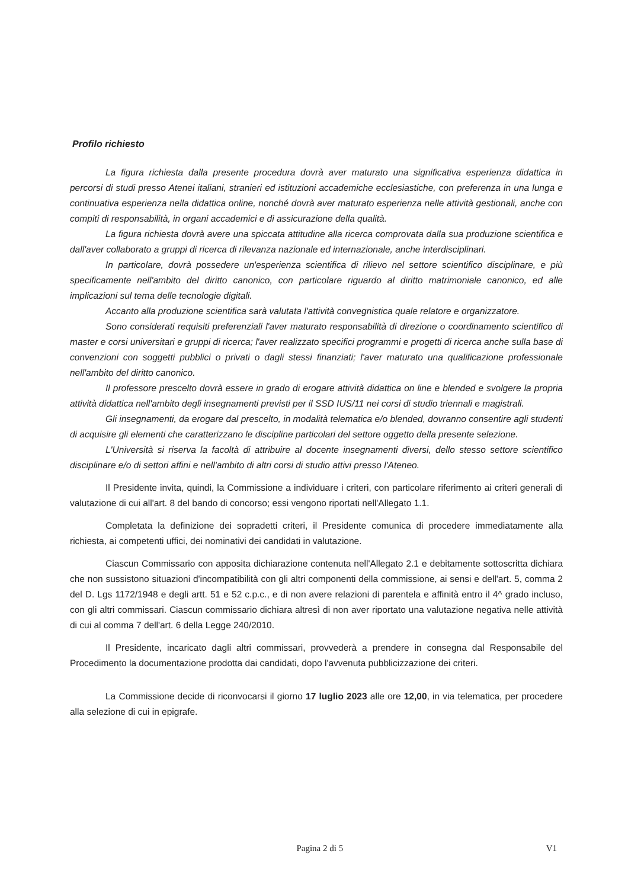Profilo richiesto
La figura richiesta dalla presente procedura dovrà aver maturato una significativa esperienza didattica in percorsi di studi presso Atenei italiani, stranieri ed istituzioni accademiche ecclesiastiche, con preferenza in una lunga e continuativa esperienza nella didattica online, nonché dovrà aver maturato esperienza nelle attività gestionali, anche con compiti di responsabilità, in organi accademici e di assicurazione della qualità.
La figura richiesta dovrà avere una spiccata attitudine alla ricerca comprovata dalla sua produzione scientifica e dall'aver collaborato a gruppi di ricerca di rilevanza nazionale ed internazionale, anche interdisciplinari.
In particolare, dovrà possedere un'esperienza scientifica di rilievo nel settore scientifico disciplinare, e più specificamente nell'ambito del diritto canonico, con particolare riguardo al diritto matrimoniale canonico, ed alle implicazioni sul tema delle tecnologie digitali.
Accanto alla produzione scientifica sarà valutata l'attività convegnistica quale relatore e organizzatore.
Sono considerati requisiti preferenziali l'aver maturato responsabilità di direzione o coordinamento scientifico di master e corsi universitari e gruppi di ricerca; l'aver realizzato specifici programmi e progetti di ricerca anche sulla base di convenzioni con soggetti pubblici o privati o dagli stessi finanziati; l'aver maturato una qualificazione professionale nell'ambito del diritto canonico.
Il professore prescelto dovrà essere in grado di erogare attività didattica on line e blended e svolgere la propria attività didattica nell'ambito degli insegnamenti previsti per il SSD IUS/11 nei corsi di studio triennali e magistrali.
Gli insegnamenti, da erogare dal prescelto, in modalità telematica e/o blended, dovranno consentire agli studenti di acquisire gli elementi che caratterizzano le discipline particolari del settore oggetto della presente selezione.
L'Università si riserva la facoltà di attribuire al docente insegnamenti diversi, dello stesso settore scientifico disciplinare e/o di settori affini e nell'ambito di altri corsi di studio attivi presso l'Ateneo.
Il Presidente invita, quindi, la Commissione a individuare i criteri, con particolare riferimento ai criteri generali di valutazione di cui all'art. 8 del bando di concorso; essi vengono riportati nell'Allegato 1.1.
Completata la definizione dei sopradetti criteri, il Presidente comunica di procedere immediatamente alla richiesta, ai competenti uffici, dei nominativi dei candidati in valutazione.
Ciascun Commissario con apposita dichiarazione contenuta nell'Allegato 2.1 e debitamente sottoscritta dichiara che non sussistono situazioni d'incompatibilità con gli altri componenti della commissione, ai sensi e dell'art. 5, comma 2 del D. Lgs 1172/1948 e degli artt. 51 e 52 c.p.c., e di non avere relazioni di parentela e affinità entro il 4^ grado incluso, con gli altri commissari. Ciascun commissario dichiara altresì di non aver riportato una valutazione negativa nelle attività di cui al comma 7 dell'art. 6 della Legge 240/2010.
Il Presidente, incaricato dagli altri commissari, provvederà a prendere in consegna dal Responsabile del Procedimento la documentazione prodotta dai candidati, dopo l'avvenuta pubblicizzazione dei criteri.
La Commissione decide di riconvocarsi il giorno 17 luglio 2023 alle ore 12,00, in via telematica, per procedere alla selezione di cui in epigrafe.
Pagina 2 di 5 V1